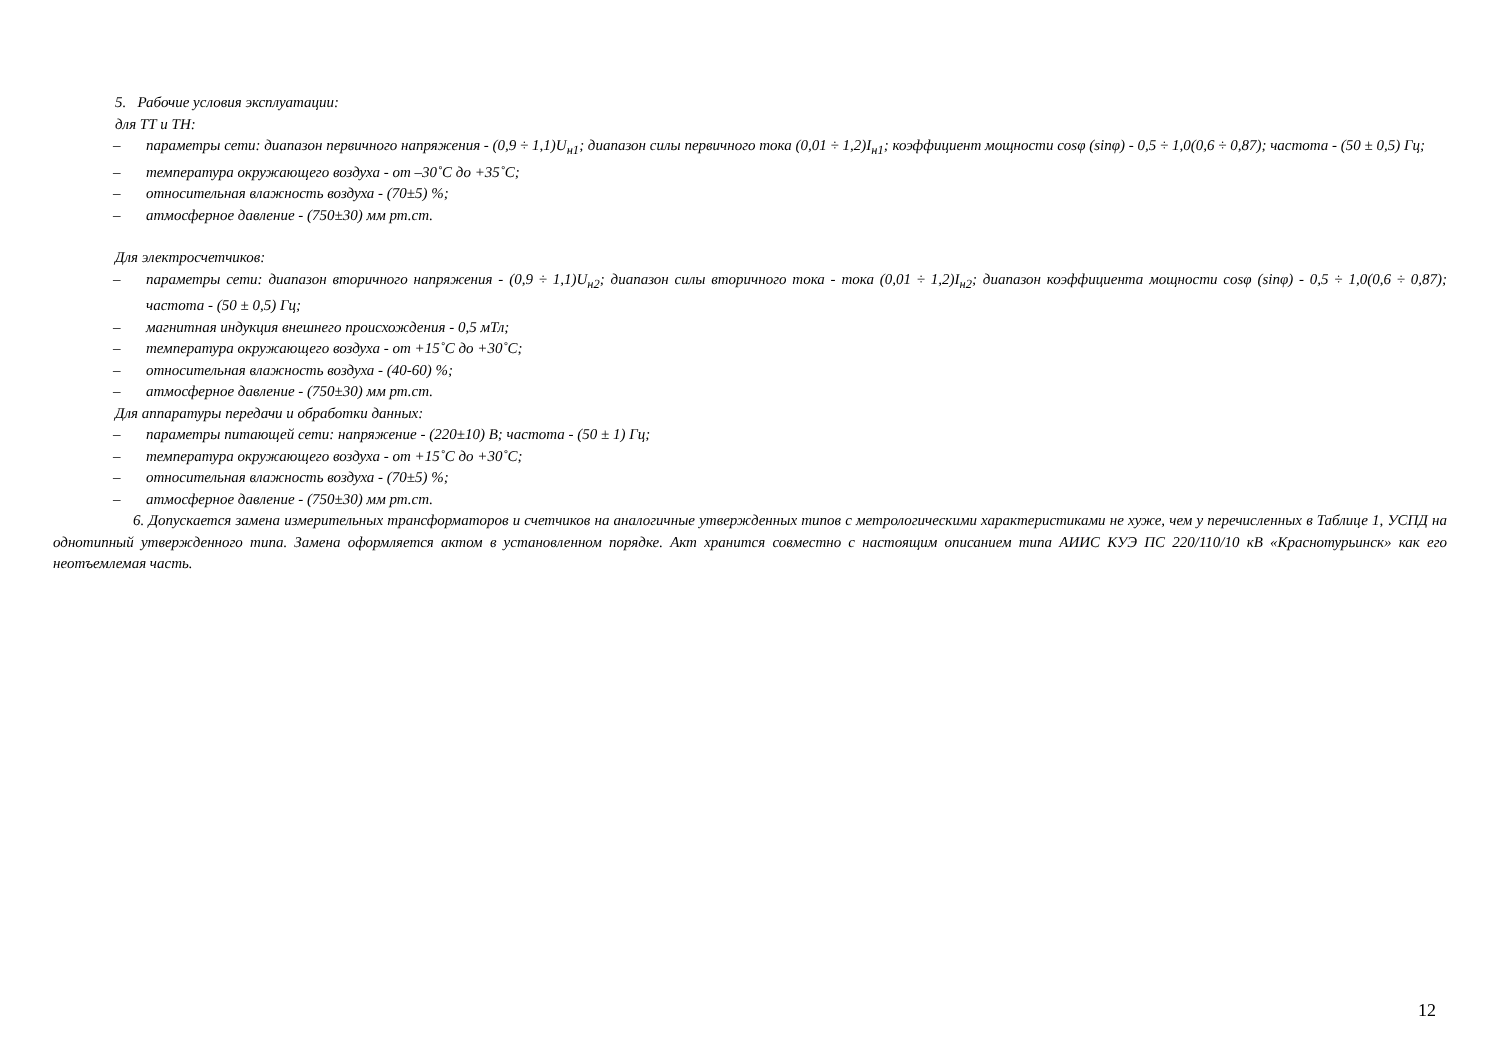5. Рабочие условия эксплуатации:
для ТТ и ТН:
– параметры сети: диапазон первичного напряжения - (0,9 ÷ 1,1)U<sub>н1</sub>; диапазон силы первичного тока (0,01 ÷ 1,2)I<sub>н1</sub>; коэффициент мощности cosφ (sinφ) - 0,5 ÷ 1,0(0,6 ÷ 0,87); частота - (50 ± 0,5) Гц;
– температура окружающего воздуха - от –30˚С до +35˚С;
– относительная влажность воздуха - (70±5) %;
– атмосферное давление - (750±30) мм рт.ст.
Для электросчетчиков:
– параметры сети: диапазон вторичного напряжения - (0,9 ÷ 1,1)U<sub>н2</sub>; диапазон силы вторичного тока - тока (0,01 ÷ 1,2)I<sub>н2</sub>; диапазон коэффициента мощности cosφ (sinφ) - 0,5 ÷ 1,0(0,6 ÷ 0,87); частота - (50 ± 0,5) Гц;
– магнитная индукция внешнего происхождения - 0,5 мТл;
– температура окружающего воздуха - от +15˚С до +30˚С;
– относительная влажность воздуха - (40-60) %;
– атмосферное давление - (750±30) мм рт.ст.
Для аппаратуры передачи и обработки данных:
– параметры питающей сети: напряжение - (220±10) В; частота - (50 ± 1) Гц;
– температура окружающего воздуха - от +15˚С до +30˚С;
– относительная влажность воздуха - (70±5) %;
– атмосферное давление - (750±30) мм рт.ст.
6. Допускается замена измерительных трансформаторов и счетчиков на аналогичные утвержденных типов с метрологическими характеристиками не хуже, чем у перечисленных в Таблице 1, УСПД на однотипный утвержденного типа. Замена оформляется актом в установленном порядке. Акт хранится совместно с настоящим описанием типа АИИС КУЭ ПС 220/110/10 кВ «Краснотурьинск» как его неотъемлемая часть.
12